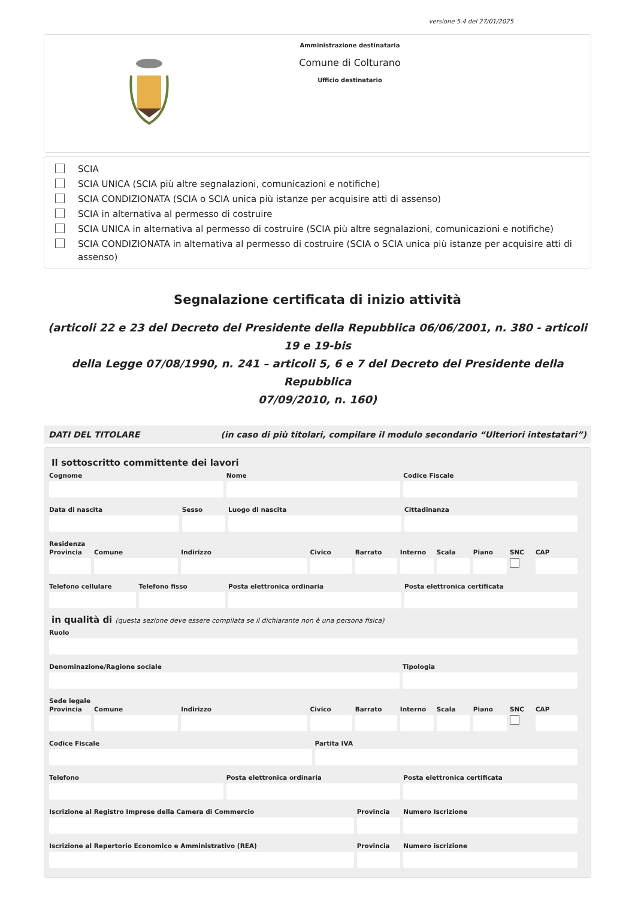versione 5.4 del 27/01/2025
Amministrazione destinataria
Comune di Colturano
Ufficio destinatario
SCIA
SCIA UNICA (SCIA più altre segnalazioni, comunicazioni e notifiche)
SCIA CONDIZIONATA (SCIA o SCIA unica più istanze per acquisire atti di assenso)
SCIA in alternativa al permesso di costruire
SCIA UNICA in alternativa al permesso di costruire (SCIA più altre segnalazioni, comunicazioni e notifiche)
SCIA CONDIZIONATA in alternativa al permesso di costruire (SCIA o SCIA unica più istanze per acquisire atti di assenso)
Segnalazione certificata di inizio attività
(articoli 22 e 23 del Decreto del Presidente della Repubblica 06/06/2001, n. 380 - articoli 19 e 19-bis
della Legge 07/08/1990, n. 241 – articoli 5, 6 e 7 del Decreto del Presidente della Repubblica
07/09/2010, n. 160)
DATI DEL TITOLARE (in caso di più titolari, compilare il modulo secondario “Ulteriori intestatari”)
Il sottoscritto committente dei lavori
Cognome Nome Codice Fiscale
Data di nascita Sesso Luogo di nascita Cittadinanza
Residenza
Provincia Comune Indirizzo Civico Barrato Interno Scala Piano SNC CAP
Telefono cellulare Telefono fisso Posta elettronica ordinaria Posta elettronica certificata
in qualità di (questa sezione deve essere compilata se il dichiarante non è una persona fisica)
Ruolo
Denominazione/Ragione sociale Tipologia
Sede legale
Provincia Comune Indirizzo Civico Barrato Interno Scala Piano SNC CAP
Codice Fiscale Partita IVA
Telefono Posta elettronica ordinaria Posta elettronica certificata
Iscrizione al Registro Imprese della Camera di Commercio
Provincia Numero Iscrizione
Iscrizione al Repertorio Economico e Amministrativo (REA)
Provincia Numero iscrizione